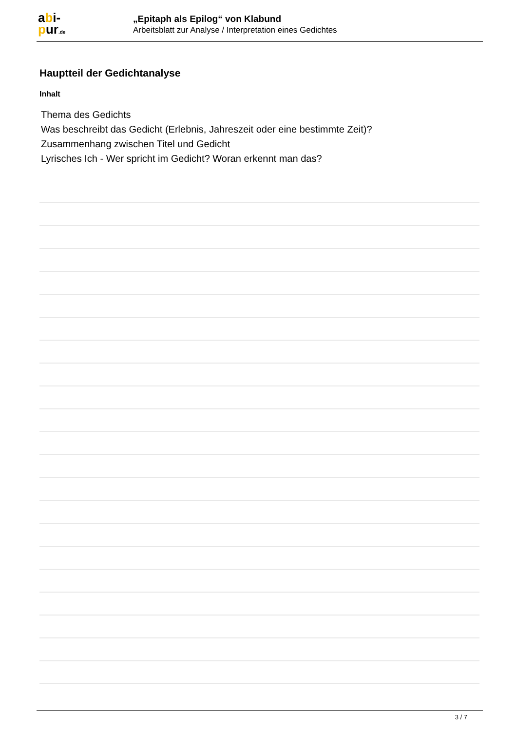abi-
pur.de
„Epitaph als Epilog“ von Klabund
Arbeitsblatt zur Analyse / Interpretation eines Gedichtes
Hauptteil der Gedichtanalyse
Inhalt
Thema des Gedichts
Was beschreibt das Gedicht (Erlebnis, Jahreszeit oder eine bestimmte Zeit)?
Zusammenhang zwischen Titel und Gedicht
Lyrisches Ich - Wer spricht im Gedicht? Woran erkennt man das?
3 / 7